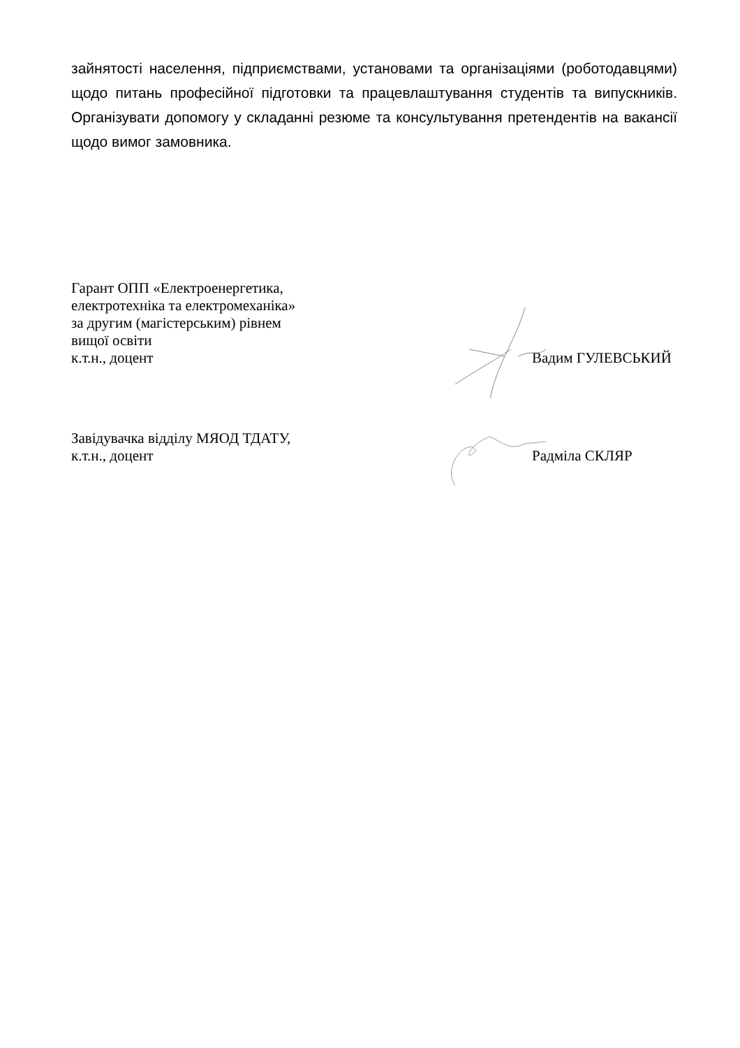зайнятості населення, підприємствами, установами та організаціями (роботодавцями) щодо питань професійної підготовки та працевлаштування студентів та випускників. Організувати допомогу у складанні резюме та консультування претендентів на вакансії щодо вимог замовника.
Гарант ОПП «Електроенергетика,
електротехніка та електромеханіка»
за другим (магістерським) рівнем
вищої освіти
к.т.н., доцент
Вадим ГУЛЕВСЬКИЙ
Завідувачка відділу МЯОД ТДАТУ,
к.т.н., доцент
Радміла СКЛЯР